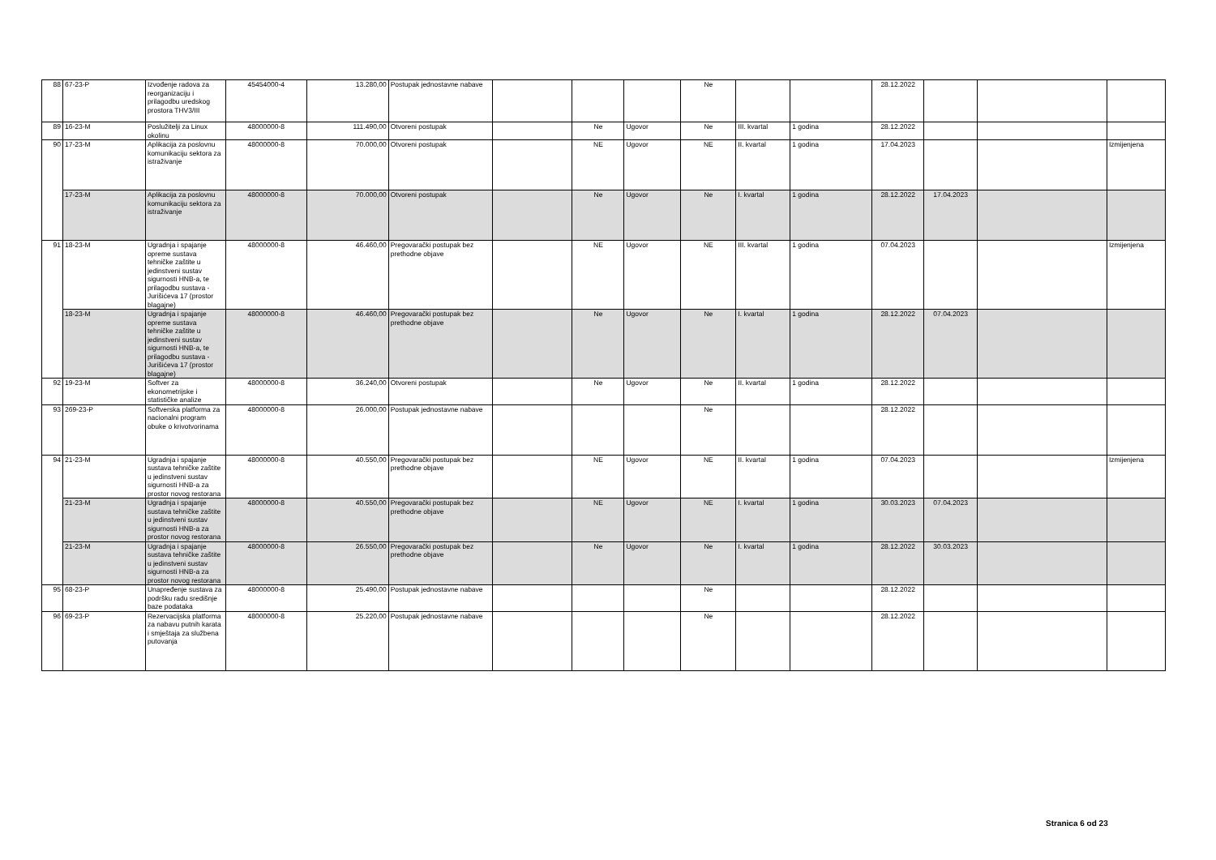| 88 | 67-23-P | Izvođenje radova za reorganizaciju i prilagodbu uredskog prostora THV3/III | 45454000-4 | 13.280,00 | Postupak jednostavne nabave | | | | Ne | | | 28.12.2022 | | | |
| 89 | 16-23-M | Poslužitelji za Linux okolinu | 48000000-8 | 111.490,00 | Otvoreni postupak | | Ne | Ugovor | Ne | III. kvartal | 1 godina | 28.12.2022 | | | |
| 90 | 17-23-M | Aplikacija za poslovnu komunikaciju sektora za istraživanje | 48000000-8 | 70.000,00 | Otvoreni postupak | | NE | Ugovor | NE | II. kvartal | 1 godina | 17.04.2023 | | | Izmijenjena |
| | 17-23-M | Aplikacija za poslovnu komunikaciju sektora za istraživanje | 48000000-8 | 70.000,00 | Otvoreni postupak | | Ne | Ugovor | Ne | I. kvartal | 1 godina | 28.12.2022 | 17.04.2023 | | |
| 91 | 18-23-M | Ugradnja i spajanje opreme sustava tehničke zaštite u jedinstveni sustav sigurnosti HNB-a, te prilagodbu sustava - Jurišićeva 17 (prostor blagajne) | 48000000-8 | 46.460,00 | Pregovarački postupak bez prethodne objave | | NE | Ugovor | NE | III. kvartal | 1 godina | 07.04.2023 | | | Izmijenjena |
| | 18-23-M | Ugradnja i spajanje opreme sustava tehničke zaštite u jedinstveni sustav sigurnosti HNB-a, te prilagodbu sustava - Jurišićeva 17 (prostor blagajne) | 48000000-8 | 46.460,00 | Pregovarački postupak bez prethodne objave | | Ne | Ugovor | Ne | I. kvartal | 1 godina | 28.12.2022 | 07.04.2023 | | |
| 92 | 19-23-M | Softver za ekonometrijske i statističke analize | 48000000-8 | 36.240,00 | Otvoreni postupak | | Ne | Ugovor | Ne | II. kvartal | 1 godina | 28.12.2022 | | | |
| 93 | 269-23-P | Softverska platforma za nacionalni program obuke o krivotvorinama | 48000000-8 | 26.000,00 | Postupak jednostavne nabave | | | | Ne | | | 28.12.2022 | | | |
| 94 | 21-23-M | Ugradnja i spajanje sustava tehničke zaštite u jedinstveni sustav sigurnosti HNB-a za prostor novog restorana | 48000000-8 | 40.550,00 | Pregovarački postupak bez prethodne objave | | NE | Ugovor | NE | II. kvartal | 1 godina | 07.04.2023 | | | Izmijenjena |
| | 21-23-M | Ugradnja i spajanje sustava tehničke zaštite u jedinstveni sustav sigurnosti HNB-a za prostor novog restorana | 48000000-8 | 40.550,00 | Pregovarački postupak bez prethodne objave | | NE | Ugovor | NE | I. kvartal | 1 godina | 30.03.2023 | 07.04.2023 | | |
| | 21-23-M | Ugradnja i spajanje sustava tehničke zaštite u jedinstveni sustav sigurnosti HNB-a za prostor novog restorana | 48000000-8 | 26.550,00 | Pregovarački postupak bez prethodne objave | | Ne | Ugovor | Ne | I. kvartal | 1 godina | 28.12.2022 | 30.03.2023 | | |
| 95 | 68-23-P | Unapređenje sustava za podršku radu središnje baze podataka | 48000000-8 | 25.490,00 | Postupak jednostavne nabave | | | | Ne | | | 28.12.2022 | | | |
| 96 | 69-23-P | Rezervacijska platforma za nabavu putnih karata i smještaja za službena putovanja | 48000000-8 | 25.220,00 | Postupak jednostavne nabave | | | | Ne | | | 28.12.2022 | | | |
Stranica 6 od 23